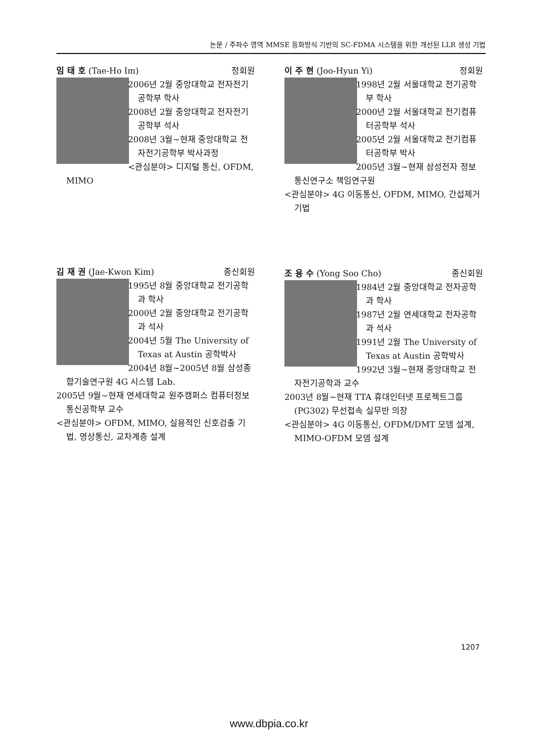논문 / 주파수 영역 MMSE 등화방식 기반의 SC-FDMA 시스템을 위한 개선된 LLR 생성 기법
임 태 호 (Tae-Ho Im) 정회원
2006년 2월 중앙대학교 전자전기공학부 학사
2008년 2월 중앙대학교 전자전기공학부 석사
2008년 3월~현재 중앙대학교 전자전기공학부 박사과정
<관심분야> 디지털 통신, OFDM, MIMO
이 주 현 (Joo-Hyun Yi) 정회원
1998년 2월 서울대학교 전기공학부 학사
2000년 2월 서울대학교 전기컴퓨터공학부 석사
2005년 2월 서울대학교 전기컴퓨터공학부 박사
2005년 3월~현재 삼성전자 정보통신연구소 책임연구원
<관심분야> 4G 이동통신, OFDM, MIMO, 간섭제거 기법
김 재 권 (Jae-Kwon Kim) 종신회원
1995년 8월 중앙대학교 전기공학과 학사
2000년 2월 중앙대학교 전기공학과 석사
2004년 5월 The University of Texas at Austin 공학박사
2004년 8월~2005년 8월 삼성종합기술연구원 4G 시스템 Lab.
2005년 9월~현재 연세대학교 원주캠퍼스 컴퓨터정보통신공학부 교수
<관심분야> OFDM, MIMO, 실용적인 신호검출 기법, 영상통신, 교차계층 설계
조 용 수 (Yong Soo Cho) 종신회원
1984년 2월 중앙대학교 전자공학과 학사
1987년 2월 연세대학교 전자공학과 석사
1991년 2월 The University of Texas at Austin 공학박사
1992년 3월~현재 중앙대학교 전자전기공학과 교수
2003년 8월~현재 TTA 휴대인터넷 프로젝트그룹(PG302) 무선접속 실무반 의장
<관심분야> 4G 이동통신, OFDM/DMT 모뎀 설계, MIMO-OFDM 모뎀 설계
1207
www.dbpia.co.kr